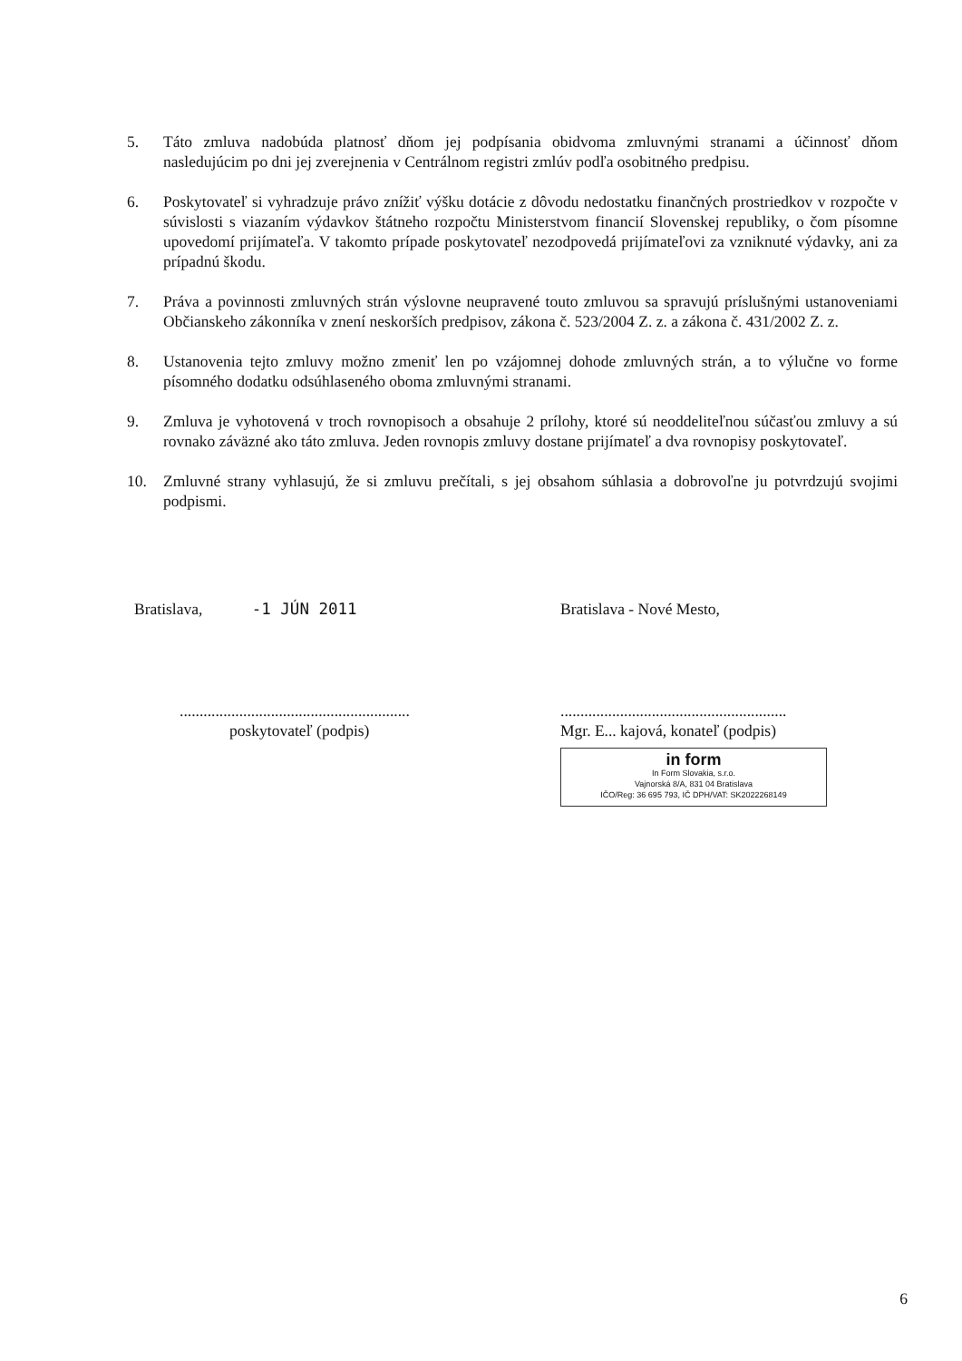5. Táto zmluva nadobúda platnosť dňom jej podpísania obidvoma zmluvnými stranami a účinnosť dňom nasledujúcim po dni jej zverejnenia v Centrálnom registri zmlúv podľa osobitného predpisu.
6. Poskytovateľ si vyhradzuje právo znížiť výšku dotácie z dôvodu nedostatku finančných prostriedkov v rozpočte v súvislosti s viazaním výdavkov štátneho rozpočtu Ministerstvom financií Slovenskej republiky, o čom písomne upovedomí prijímateľa. V takomto prípade poskytovateľ nezodpovedá prijímateľovi za vzniknuté výdavky, ani za prípadnú škodu.
7. Práva a povinnosti zmluvných strán výslovne neupravené touto zmluvou sa spravujú príslušnými ustanoveniami Občianskeho zákonníka v znení neskorších predpisov, zákona č. 523/2004 Z. z. a zákona č. 431/2002 Z. z.
8. Ustanovenia tejto zmluvy možno zmeniť len po vzájomnej dohode zmluvných strán, a to výlučne vo forme písomného dodatku odsúhlaseného oboma zmluvnými stranami.
9. Zmluva je vyhotovená v troch rovnopisoch a obsahuje 2 prílohy, ktoré sú neoddeliteľnou súčasťou zmluvy a sú rovnako záväzné ako táto zmluva. Jeden rovnopis zmluvy dostane prijímateľ a dva rovnopisy poskytovateľ.
10. Zmluvné strany vyhlasujú, že si zmluvu prečítali, s jej obsahom súhlasia a dobrovoľne ju potvrdzujú svojimi podpismi.
Bratislava, -1 JÚN 2011
..........................................................
poskytovateľ (podpis)
Bratislava - Nové Mesto,
.........................................................
Mgr. E... kajová, konateľ (podpis)
in form
In Form Slovakia, s.r.o.
Vajnorská 8/A, 831 04 Bratislava
IČO/Reg: 36 695 793, IČ DPH/VAT: SK2022268149
6